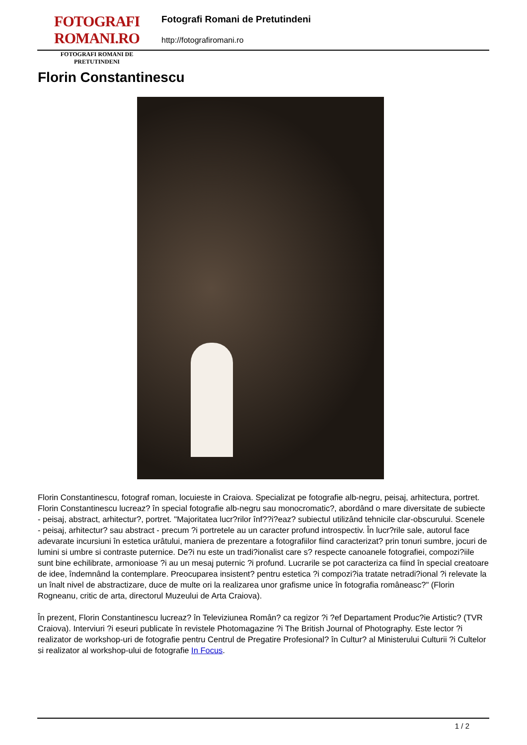FOTOGRAFI ROMANI.RO
FOTOGRAFI ROMANI DE PRETUTINDENI
Fotografi Romani de Pretutindeni
http://fotografiromani.ro
Florin Constantinescu
Florin Constantinescu, fotograf roman, locuieste in Craiova. Specializat pe fotografie alb-negru, peisaj, arhitectura, portret.
Florin Constantinescu lucreaz? în special fotografie alb-negru sau monocromatic?, abordând o mare diversitate de subiecte - peisaj, abstract, arhitectur?, portret. "Majoritatea lucr?rilor înf??i?eaz? subiectul utilizând tehnicile clar-obscurului. Scenele - peisaj, arhitectur? sau abstract - precum ?i portretele au un caracter profund introspectiv. În lucr?rile sale, autorul face adevarate incursiuni în estetica urâtului, maniera de prezentare a fotografiilor fiind caracterizat? prin tonuri sumbre, jocuri de lumini si umbre si contraste puternice. De?i nu este un tradi?ionalist care s? respecte canoanele fotografiei, compozi?iile sunt bine echilibrate, armonioase ?i au un mesaj puternic ?i profund. Lucrarile se pot caracteriza ca fiind în special creatoare de idee, îndemnând la contemplare. Preocuparea insistent? pentru estetica ?i compozi?ia tratate netradi?ional ?i relevate la un înalt nivel de abstractizare, duce de multe ori la realizarea unor grafisme unice în fotografia româneasc?" (Florin Rogneanu, critic de arta, directorul Muzeului de Arta Craiova).
În prezent, Florin Constantinescu lucreaz? în Televiziunea Român? ca regizor ?i ?ef Departament Produc?ie Artistic? (TVR Craiova). Interviuri ?i eseuri publicate în revistele Photomagazine ?i The British Journal of Photography. Este lector ?i realizator de workshop-uri de fotografie pentru Centrul de Pregatire Profesional? în Cultur? al Ministerului Culturii ?i Cultelor si realizator al workshop-ului de fotografie In Focus.
1 / 2